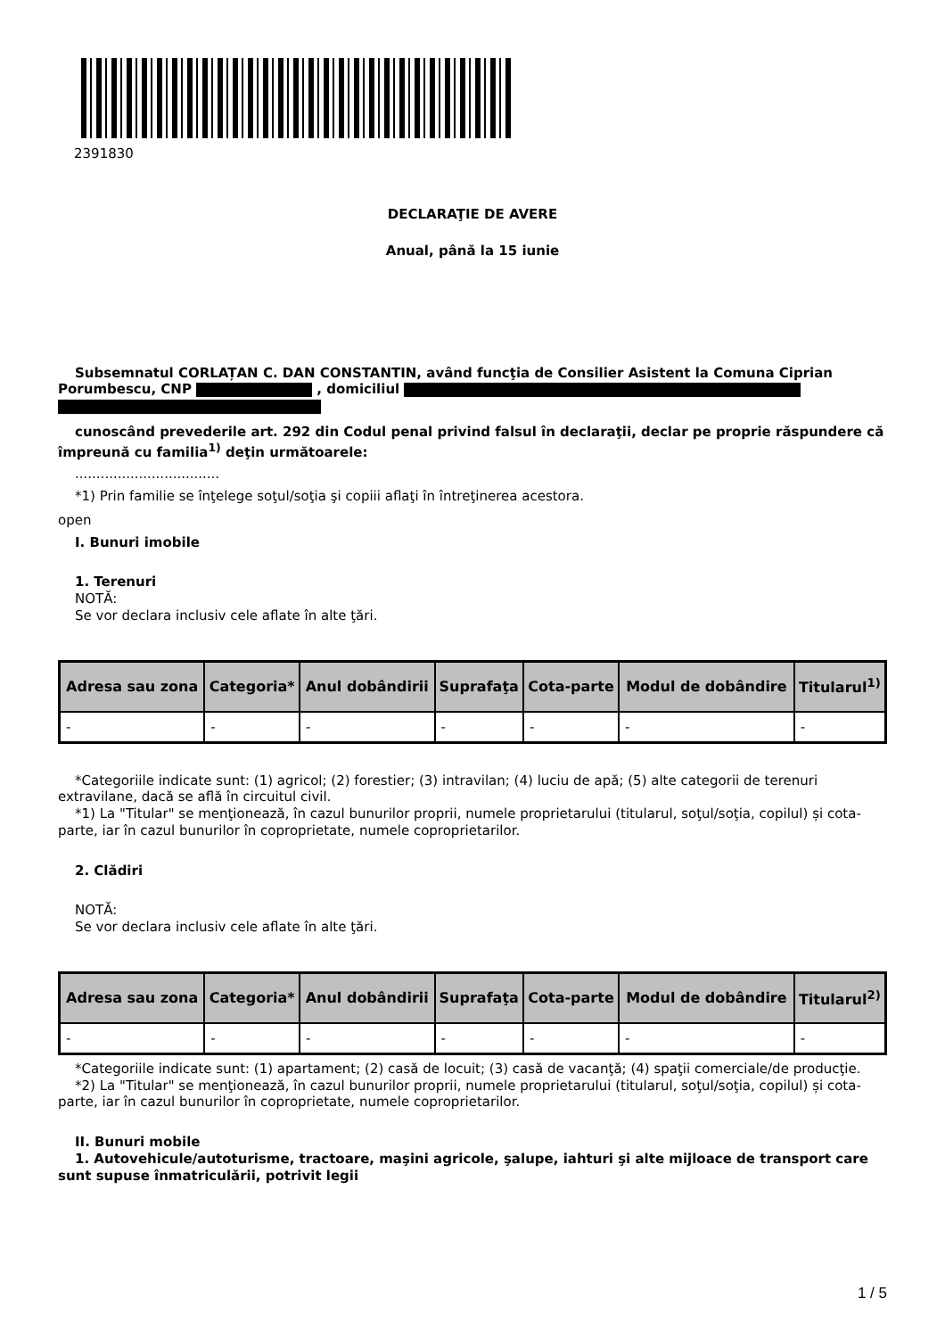2391830
DECLARAŢIE DE AVERE
Anual, până la 15 iunie
Subsemnatul CORLAȚAN C. DAN CONSTANTIN, având funcţia de Consilier Asistent la Comuna Ciprian Porumbescu, CNP , domiciliul
cunoscând prevederile art. 292 din Codul penal privind falsul în declaraţii, declar pe proprie răspundere că împreună cu familia<sup>1)</sup> deţin următoarele:
..................................
*1) Prin familie se înţelege soţul/soţia şi copiii aflaţi în întreţinerea acestora.
open
I. Bunuri imobile
1. Terenuri
NOTĂ:
Se vor declara inclusiv cele aflate în alte ţări.
| Adresa sau zona | Categoria* | Anul dobândirii | Suprafaţa | Cota-parte | Modul de dobândire | Titularul<sup>1)</sup> |
| --- | --- | --- | --- | --- | --- | --- |
| - | - | - | - | - | - | - |
*Categoriile indicate sunt: (1) agricol; (2) forestier; (3) intravilan; (4) luciu de apă; (5) alte categorii de terenuri extravilane, dacă se află în circuitul civil.
*1) La "Titular" se menţionează, în cazul bunurilor proprii, numele proprietarului (titularul, soţul/soţia, copilul) și cota-parte, iar în cazul bunurilor în coproprietate, numele coproprietarilor.
2. Clădiri
NOTĂ:
Se vor declara inclusiv cele aflate în alte ţări.
| Adresa sau zona | Categoria* | Anul dobândirii | Suprafaţa | Cota-parte | Modul de dobândire | Titularul<sup>2)</sup> |
| --- | --- | --- | --- | --- | --- | --- |
| - | - | - | - | - | - | - |
*Categoriile indicate sunt: (1) apartament; (2) casă de locuit; (3) casă de vacanţă; (4) spaţii comerciale/de producţie.
*2) La "Titular" se menţionează, în cazul bunurilor proprii, numele proprietarului (titularul, soţul/soţia, copilul) și cota-parte, iar în cazul bunurilor în coproprietate, numele coproprietarilor.
II. Bunuri mobile
1. Autovehicule/autoturisme, tractoare, maşini agricole, şalupe, iahturi şi alte mijloace de transport care sunt supuse înmatriculării, potrivit legii
1 / 5